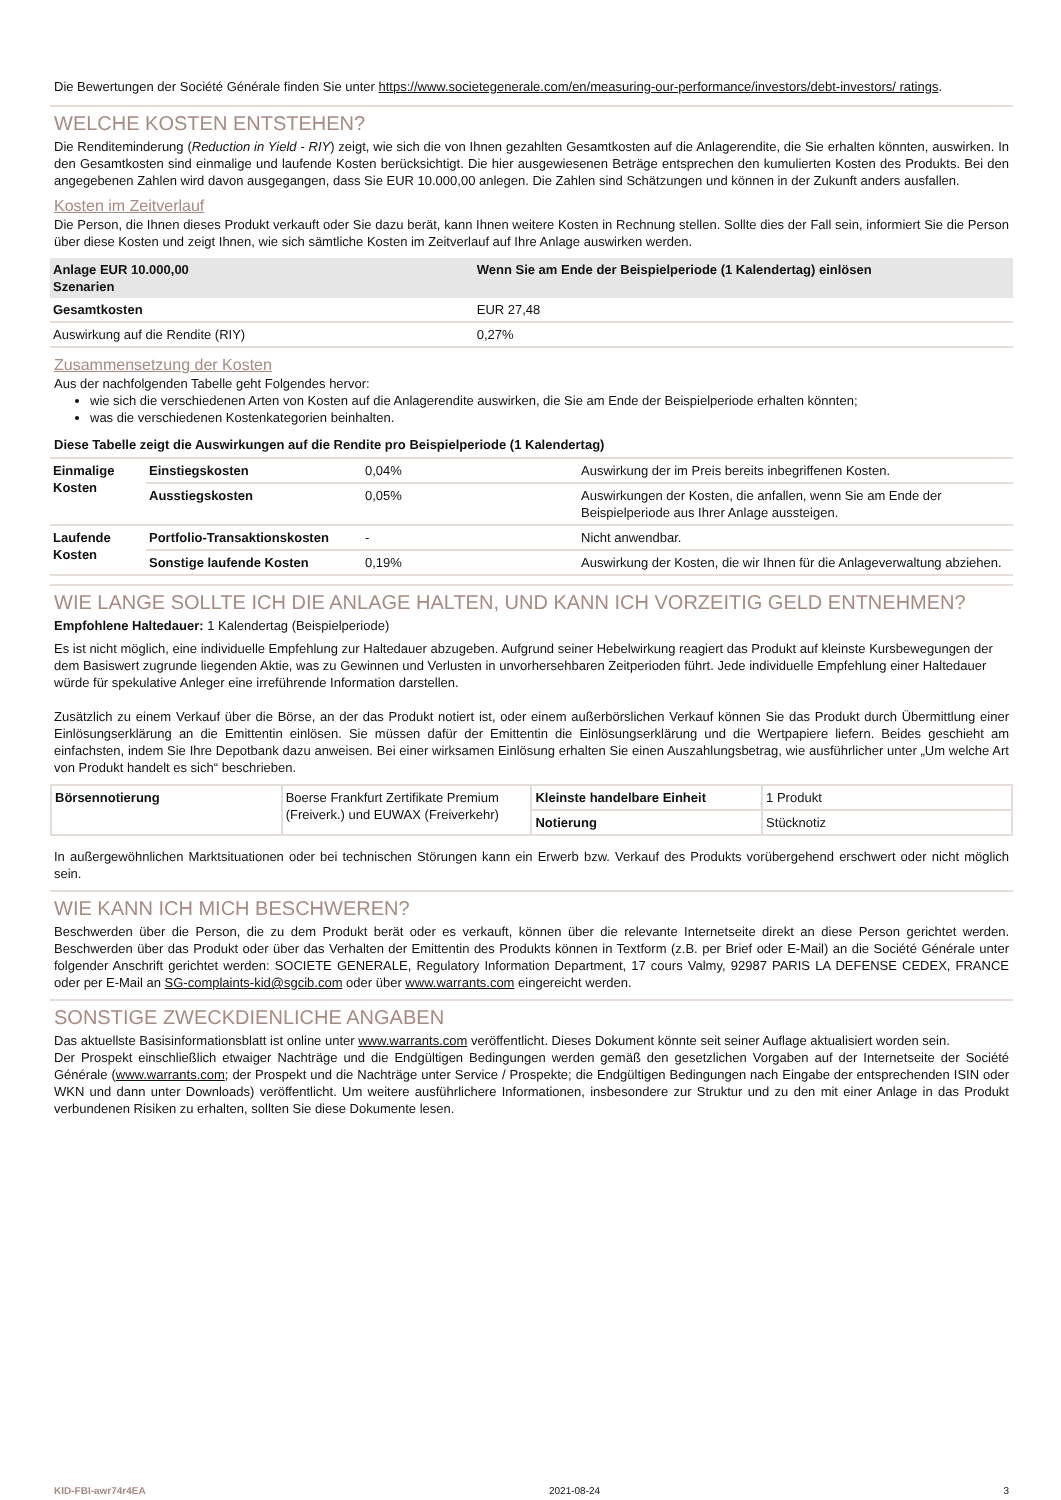Die Bewertungen der Société Générale finden Sie unter https://www.societegenerale.com/en/measuring-our-performance/investors/debt-investors/ ratings.
WELCHE KOSTEN ENTSTEHEN?
Die Renditeminderung (Reduction in Yield - RIY) zeigt, wie sich die von Ihnen gezahlten Gesamtkosten auf die Anlagerendite, die Sie erhalten könnten, auswirken. In den Gesamtkosten sind einmalige und laufende Kosten berücksichtigt. Die hier ausgewiesenen Beträge entsprechen den kumulierten Kosten des Produkts. Bei den angegebenen Zahlen wird davon ausgegangen, dass Sie EUR 10.000,00 anlegen. Die Zahlen sind Schätzungen und können in der Zukunft anders ausfallen.
Kosten im Zeitverlauf
Die Person, die Ihnen dieses Produkt verkauft oder Sie dazu berät, kann Ihnen weitere Kosten in Rechnung stellen. Sollte dies der Fall sein, informiert Sie die Person über diese Kosten und zeigt Ihnen, wie sich sämtliche Kosten im Zeitverlauf auf Ihre Anlage auswirken werden.
| Anlage EUR 10.000,00 Szenarien | Wenn Sie am Ende der Beispielperiode (1 Kalendertag) einlösen |
| --- | --- |
| Gesamtkosten | EUR 27,48 |
| Auswirkung auf die Rendite (RIY) | 0,27% |
Zusammensetzung der Kosten
Aus der nachfolgenden Tabelle geht Folgendes hervor:
wie sich die verschiedenen Arten von Kosten auf die Anlagerendite auswirken, die Sie am Ende der Beispielperiode erhalten könnten;
was die verschiedenen Kostenkategorien beinhalten.
Diese Tabelle zeigt die Auswirkungen auf die Rendite pro Beispielperiode (1 Kalendertag)
| Einmalige Kosten | Einstiegskosten | 0,04% | Auswirkung der im Preis bereits inbegriffenen Kosten. |
| | Ausstiegskosten | 0,05% | Auswirkungen der Kosten, die anfallen, wenn Sie am Ende der Beispielperiode aus Ihrer Anlage aussteigen. |
| Laufende Kosten | Portfolio-Transaktionskosten | - | Nicht anwendbar. |
| | Sonstige laufende Kosten | 0,19% | Auswirkung der Kosten, die wir Ihnen für die Anlageverwaltung abziehen. |
WIE LANGE SOLLTE ICH DIE ANLAGE HALTEN, UND KANN ICH VORZEITIG GELD ENTNEHMEN?
Empfohlene Haltedauer: 1 Kalendertag (Beispielperiode)
Es ist nicht möglich, eine individuelle Empfehlung zur Haltedauer abzugeben. Aufgrund seiner Hebelwirkung reagiert das Produkt auf kleinste Kursbewegungen der dem Basiswert zugrunde liegenden Aktie, was zu Gewinnen und Verlusten in unvorhersehbaren Zeitperioden führt. Jede individuelle Empfehlung einer Haltedauer würde für spekulative Anleger eine irreführende Information darstellen.
Zusätzlich zu einem Verkauf über die Börse, an der das Produkt notiert ist, oder einem außerbörslichen Verkauf können Sie das Produkt durch Übermittlung einer Einlösungserklärung an die Emittentin einlösen. Sie müssen dafür der Emittentin die Einlösungserklärung und die Wertpapiere liefern. Beides geschieht am einfachsten, indem Sie Ihre Depotbank dazu anweisen. Bei einer wirksamen Einlösung erhalten Sie einen Auszahlungsbetrag, wie ausführlicher unter „Um welche Art von Produkt handelt es sich“ beschrieben.
| Börsennotierung | Boerse Frankfurt Zertifikate Premium (Freiverk.) und EUWAX (Freiverkehr) | Kleinste handelbare Einheit | 1 Produkt |
| | | Notierung | Stücknotiz |
In außergewöhnlichen Marktsituationen oder bei technischen Störungen kann ein Erwerb bzw. Verkauf des Produkts vorübergehend erschwert oder nicht möglich sein.
WIE KANN ICH MICH BESCHWEREN?
Beschwerden über die Person, die zu dem Produkt berät oder es verkauft, können über die relevante Internetseite direkt an diese Person gerichtet werden. Beschwerden über das Produkt oder über das Verhalten der Emittentin des Produkts können in Textform (z.B. per Brief oder E-Mail) an die Société Générale unter folgender Anschrift gerichtet werden: SOCIETE GENERALE, Regulatory Information Department, 17 cours Valmy, 92987 PARIS LA DEFENSE CEDEX, FRANCE oder per E-Mail an SG-complaints-kid@sgcib.com oder über www.warrants.com eingereicht werden.
SONSTIGE ZWECKDIENLICHE ANGABEN
Das aktuellste Basisinformationsblatt ist online unter www.warrants.com veröffentlicht. Dieses Dokument könnte seit seiner Auflage aktualisiert worden sein.
Der Prospekt einschließlich etwaiger Nachträge und die Endgültigen Bedingungen werden gemäß den gesetzlichen Vorgaben auf der Internetseite der Société Générale (www.warrants.com; der Prospekt und die Nachträge unter Service / Prospekte; die Endgültigen Bedingungen nach Eingabe der entsprechenden ISIN oder WKN und dann unter Downloads) veröffentlicht. Um weitere ausführlichere Informationen, insbesondere zur Struktur und zu den mit einer Anlage in das Produkt verbundenen Risiken zu erhalten, sollten Sie diese Dokumente lesen.
KID-FBI-awr74r4EA 2021-08-24 3